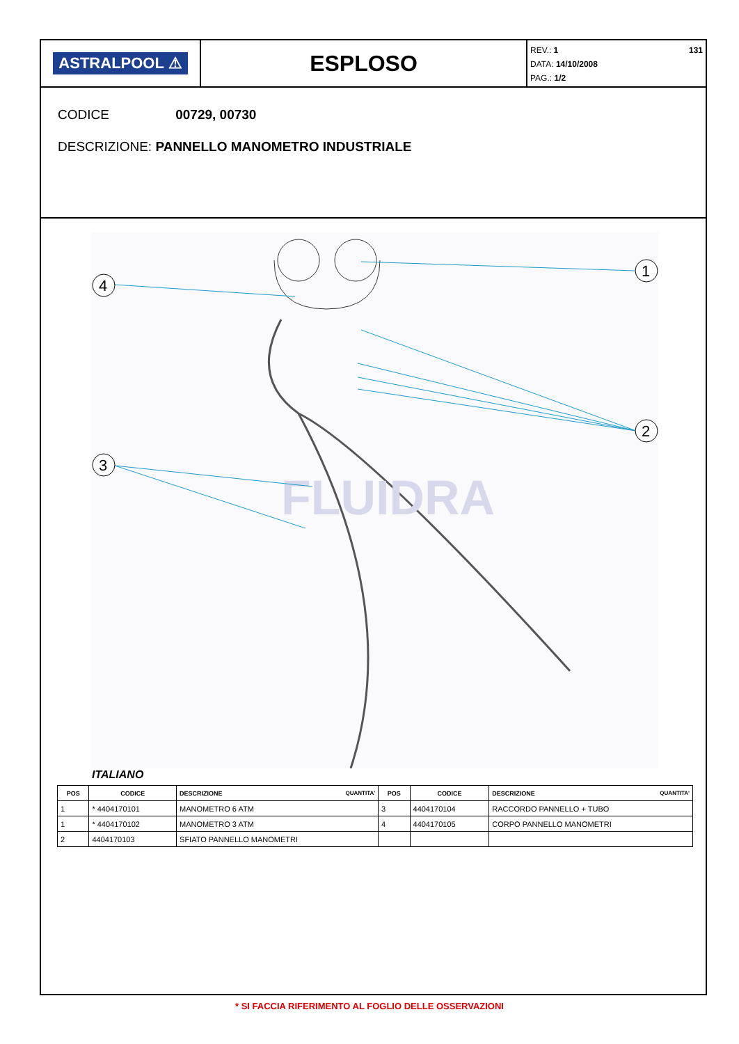ASTRALPOOL ⚠
ESPLOSO
REV.: 1
DATA: 14/10/2008
PAG.: 1/2
131
CODICE 00729, 00730
DESCRIZIONE: PANNELLO MANOMETRO INDUSTRIALE
FLUIDRA
4
1
2
3
ITALIANO
| POS | CODICE | DESCRIZIONE QUANTITA' | POS | CODICE | DESCRIZIONE QUANTITA' |
| --- | --- | --- | --- | --- | --- |
| 1 | * 4404170101 | MANOMETRO 6 ATM | 3 | 4404170104 | RACCORDO PANNELLO + TUBO |
| 1 | * 4404170102 | MANOMETRO 3 ATM | 4 | 4404170105 | CORPO PANNELLO MANOMETRI |
| 2 | 4404170103 | SFIATO PANNELLO MANOMETRI | | | |
* SI FACCIA RIFERIMENTO AL FOGLIO DELLE OSSERVAZIONI